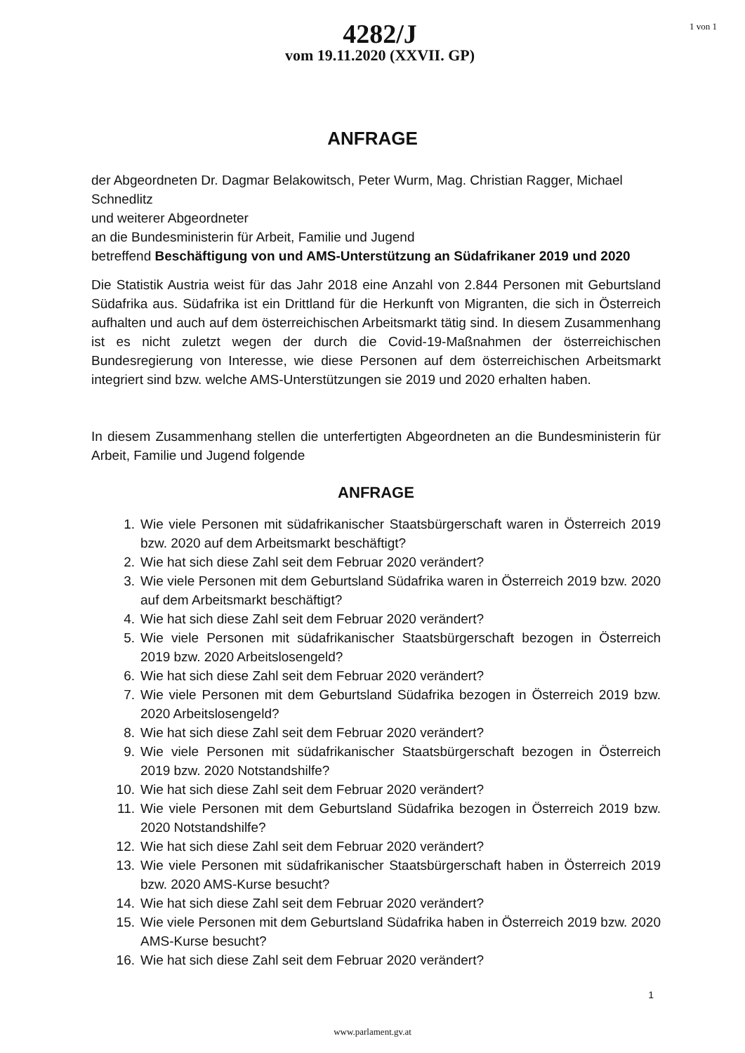4282/J
vom 19.11.2020 (XXVII. GP)
1 von 1
ANFRAGE
der Abgeordneten Dr. Dagmar Belakowitsch, Peter Wurm, Mag. Christian Ragger, Michael Schnedlitz
und weiterer Abgeordneter
an die Bundesministerin für Arbeit, Familie und Jugend
betreffend Beschäftigung von und AMS-Unterstützung an Südafrikaner 2019 und 2020
Die Statistik Austria weist für das Jahr 2018 eine Anzahl von 2.844 Personen mit Geburtsland Südafrika aus. Südafrika ist ein Drittland für die Herkunft von Migranten, die sich in Österreich aufhalten und auch auf dem österreichischen Arbeitsmarkt tätig sind. In diesem Zusammenhang ist es nicht zuletzt wegen der durch die Covid-19-Maßnahmen der österreichischen Bundesregierung von Interesse, wie diese Personen auf dem österreichischen Arbeitsmarkt integriert sind bzw. welche AMS-Unterstützungen sie 2019 und 2020 erhalten haben.
In diesem Zusammenhang stellen die unterfertigten Abgeordneten an die Bundesministerin für Arbeit, Familie und Jugend folgende
ANFRAGE
1. Wie viele Personen mit südafrikanischer Staatsbürgerschaft waren in Österreich 2019 bzw. 2020 auf dem Arbeitsmarkt beschäftigt?
2. Wie hat sich diese Zahl seit dem Februar 2020 verändert?
3. Wie viele Personen mit dem Geburtsland Südafrika waren in Österreich 2019 bzw. 2020 auf dem Arbeitsmarkt beschäftigt?
4. Wie hat sich diese Zahl seit dem Februar 2020 verändert?
5. Wie viele Personen mit südafrikanischer Staatsbürgerschaft bezogen in Österreich 2019 bzw. 2020 Arbeitslosengeld?
6. Wie hat sich diese Zahl seit dem Februar 2020 verändert?
7. Wie viele Personen mit dem Geburtsland Südafrika bezogen in Österreich 2019 bzw. 2020 Arbeitslosengeld?
8. Wie hat sich diese Zahl seit dem Februar 2020 verändert?
9. Wie viele Personen mit südafrikanischer Staatsbürgerschaft bezogen in Österreich 2019 bzw. 2020 Notstandshilfe?
10. Wie hat sich diese Zahl seit dem Februar 2020 verändert?
11. Wie viele Personen mit dem Geburtsland Südafrika bezogen in Österreich 2019 bzw. 2020 Notstandshilfe?
12. Wie hat sich diese Zahl seit dem Februar 2020 verändert?
13. Wie viele Personen mit südafrikanischer Staatsbürgerschaft haben in Österreich 2019 bzw. 2020 AMS-Kurse besucht?
14. Wie hat sich diese Zahl seit dem Februar 2020 verändert?
15. Wie viele Personen mit dem Geburtsland Südafrika haben in Österreich 2019 bzw. 2020 AMS-Kurse besucht?
16. Wie hat sich diese Zahl seit dem Februar 2020 verändert?
1
www.parlament.gv.at